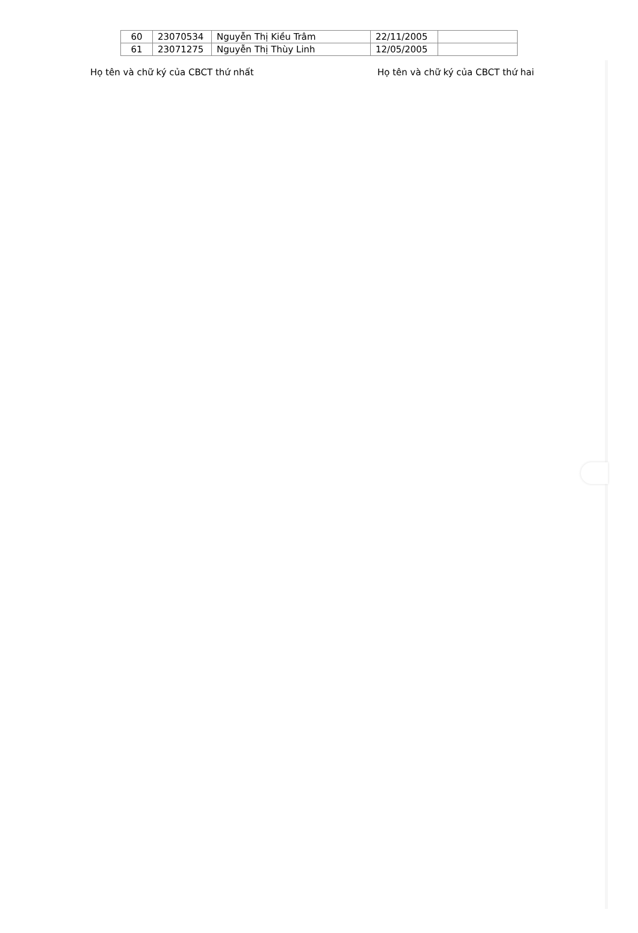| 60 | 23070534 | Nguyễn Thị Kiều Trâm | 22/11/2005 | |
| 61 | 23071275 | Nguyễn Thị Thùy Linh | 12/05/2005 | |
Họ tên và chữ ký của CBCT thứ nhất Họ tên và chữ ký của CBCT thứ hai